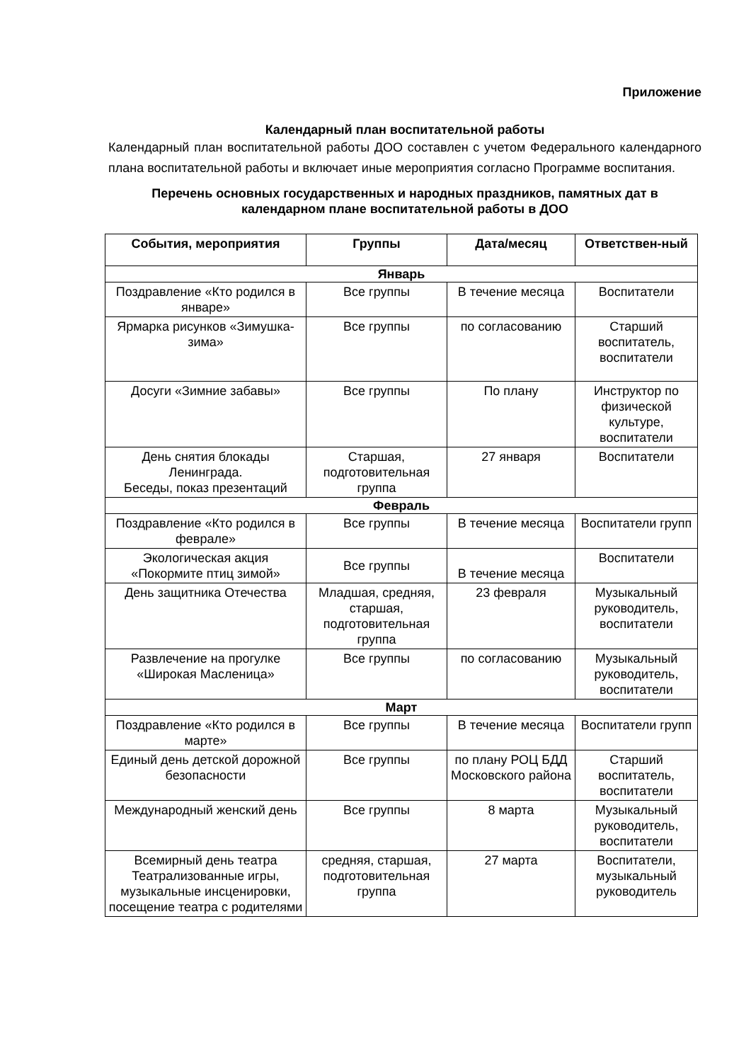Приложение
Календарный план воспитательной работы
Календарный план воспитательной работы ДОО составлен с учетом Федерального календарного плана воспитательной работы и включает иные мероприятия согласно Программе воспитания.
Перечень основных государственных и народных праздников, памятных дат в календарном плане воспитательной работы в ДОО
| События, мероприятия | Группы | Дата/месяц | Ответствен-ный |
| --- | --- | --- | --- |
| Январь | | | |
| Поздравление «Кто родился в январе» | Все группы | В течение месяца | Воспитатели |
| Ярмарка рисунков «Зимушка-зима» | Все группы | по согласованию | Старший воспитатель, воспитатели |
| Досуги «Зимние забавы» | Все группы | По плану | Инструктор по физической культуре, воспитатели |
| День снятия блокады Ленинграда. Беседы, показ презентаций | Старшая, подготовительная группа | 27 января | Воспитатели |
| Февраль | | | |
| Поздравление «Кто родился в феврале» | Все группы | В течение месяца | Воспитатели групп |
| Экологическая акция «Покормите птиц зимой» | Все группы | В течение месяца | Воспитатели |
| День защитника Отечества | Младшая, средняя, старшая, подготовительная группа | 23 февраля | Музыкальный руководитель, воспитатели |
| Развлечение на прогулке «Широкая Масленица» | Все группы | по согласованию | Музыкальный руководитель, воспитатели |
| Март | | | |
| Поздравление «Кто родился в марте» | Все группы | В течение месяца | Воспитатели групп |
| Единый день детской дорожной безопасности | Все группы | по плану РОЦ БДД Московского района | Старший воспитатель, воспитатели |
| Международный женский день | Все группы | 8 марта | Музыкальный руководитель, воспитатели |
| Всемирный день театра Театрализованные игры, музыкальные инсценировки, посещение театра с родителями | средняя, старшая, подготовительная группа | 27 марта | Воспитатели, музыкальный руководитель |